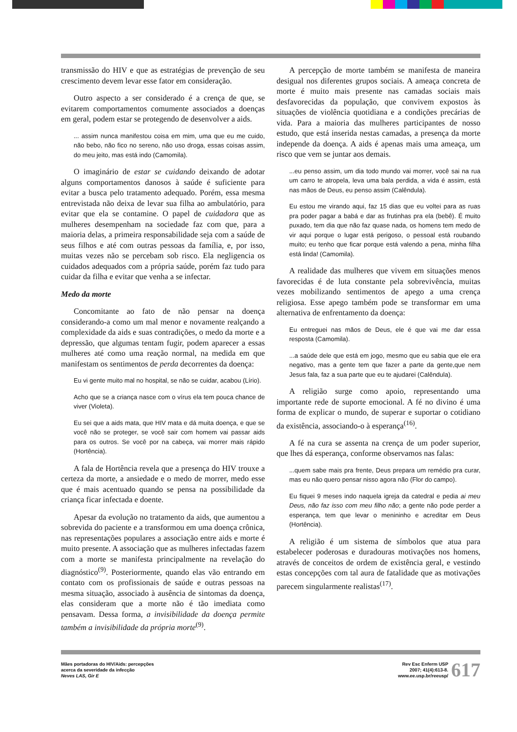transmissão do HIV e que as estratégias de prevenção de seu crescimento devem levar esse fator em consideração.
Outro aspecto a ser considerado é a crença de que, se evitarem comportamentos comumente associados a doenças em geral, podem estar se protegendo de desenvolver a aids.
... assim nunca manifestou coisa em mim, uma que eu me cuido, não bebo, não fico no sereno, não uso droga, essas coisas assim, do meu jeito, mas está indo (Camomila).
O imaginário de estar se cuidando deixando de adotar alguns comportamentos danosos à saúde é suficiente para evitar a busca pelo tratamento adequado. Porém, essa mesma entrevistada não deixa de levar sua filha ao ambulatório, para evitar que ela se contamine. O papel de cuidadora que as mulheres desempenham na sociedade faz com que, para a maioria delas, a primeira responsabilidade seja com a saúde de seus filhos e até com outras pessoas da família, e, por isso, muitas vezes não se percebam sob risco. Ela negligencia os cuidados adequados com a própria saúde, porém faz tudo para cuidar da filha e evitar que venha a se infectar.
Medo da morte
Concomitante ao fato de não pensar na doença considerando-a como um mal menor e novamente realçando a complexidade da aids e suas contradições, o medo da morte e a depressão, que algumas tentam fugir, podem aparecer a essas mulheres até como uma reação normal, na medida em que manifestam os sentimentos de perda decorrentes da doença:
Eu vi gente muito mal no hospital, se não se cuidar, acabou (Lírio).
Acho que se a criança nasce com o vírus ela tem pouca chance de viver (Violeta).
Eu sei que a aids mata, que HIV mata e dá muita doença, e que se você não se proteger, se você sair com homem vai passar aids para os outros. Se você por na cabeça, vai morrer mais rápido (Hortência).
A fala de Hortência revela que a presença do HIV trouxe a certeza da morte, a ansiedade e o medo de morrer, medo esse que é mais acentuado quando se pensa na possibilidade da criança ficar infectada e doente.
Apesar da evolução no tratamento da aids, que aumentou a sobrevida do paciente e a transformou em uma doença crônica, nas representações populares a associação entre aids e morte é muito presente. A associação que as mulheres infectadas fazem com a morte se manifesta principalmente na revelação do diagnóstico<sup>(9)</sup>. Posteriormente, quando elas vão entrando em contato com os profissionais de saúde e outras pessoas na mesma situação, associado à ausência de sintomas da doença, elas consideram que a morte não é tão imediata como pensavam. Dessa forma, a invisibilidade da doença permite também a invisibilidade da própria morte<sup>(9)</sup>.
A percepção de morte também se manifesta de maneira desigual nos diferentes grupos sociais. A ameaça concreta de morte é muito mais presente nas camadas sociais mais desfavorecidas da população, que convivem expostos às situações de violência quotidiana e a condições precárias de vida. Para a maioria das mulheres participantes de nosso estudo, que está inserida nestas camadas, a presença da morte independe da doença. A aids é apenas mais uma ameaça, um risco que vem se juntar aos demais.
...eu penso assim, um dia todo mundo vai morrer, você sai na rua um carro te atropela, leva uma bala perdida, a vida é assim, está nas mãos de Deus, eu penso assim (Calêndula).
Eu estou me virando aqui, faz 15 dias que eu voltei para as ruas pra poder pagar a babá e dar as frutinhas pra ela (bebê). É muito puxado, tem dia que não faz quase nada, os homens tem medo de vir aqui porque o lugar está perigoso, o pessoal está roubando muito; eu tenho que ficar porque está valendo a pena, minha filha está linda! (Camomila).
A realidade das mulheres que vivem em situações menos favorecidas é de luta constante pela sobrevivência, muitas vezes mobilizando sentimentos de apego a uma crença religiosa. Esse apego também pode se transformar em uma alternativa de enfrentamento da doença:
Eu entreguei nas mãos de Deus, ele é que vai me dar essa resposta (Camomila).
...a saúde dele que está em jogo, mesmo que eu sabia que ele era negativo, mas a gente tem que fazer a parte da gente,que nem Jesus fala, faz a sua parte que eu te ajudarei (Calêndula).
A religião surge como apoio, representando uma importante rede de suporte emocional. A fé no divino é uma forma de explicar o mundo, de superar e suportar o cotidiano da existência, associando-o à esperança<sup>(16)</sup>.
A fé na cura se assenta na crença de um poder superior, que lhes dá esperança, conforme observamos nas falas:
...quem sabe mais pra frente, Deus prepara um remédio pra curar, mas eu não quero pensar nisso agora não (Flor do campo).
Eu fiquei 9 meses indo naquela igreja da catedral e pedia ai meu Deus, não faz isso com meu filho não; a gente não pode perder a esperança, tem que levar o menininho e acreditar em Deus (Hortência).
A religião é um sistema de símbolos que atua para estabelecer poderosas e duradouras motivações nos homens, através de conceitos de ordem de existência geral, e vestindo estas concepções com tal aura de fatalidade que as motivações parecem singularmente realistas<sup>(17)</sup>.
Mães portadoras do HIV/Aids: percepções
acerca da severidade da infecção
Neves LAS, Gir E
Rev Esc Enferm USP
2007; 41(4):613-8.
www.ee.usp.br/reeusp/
617